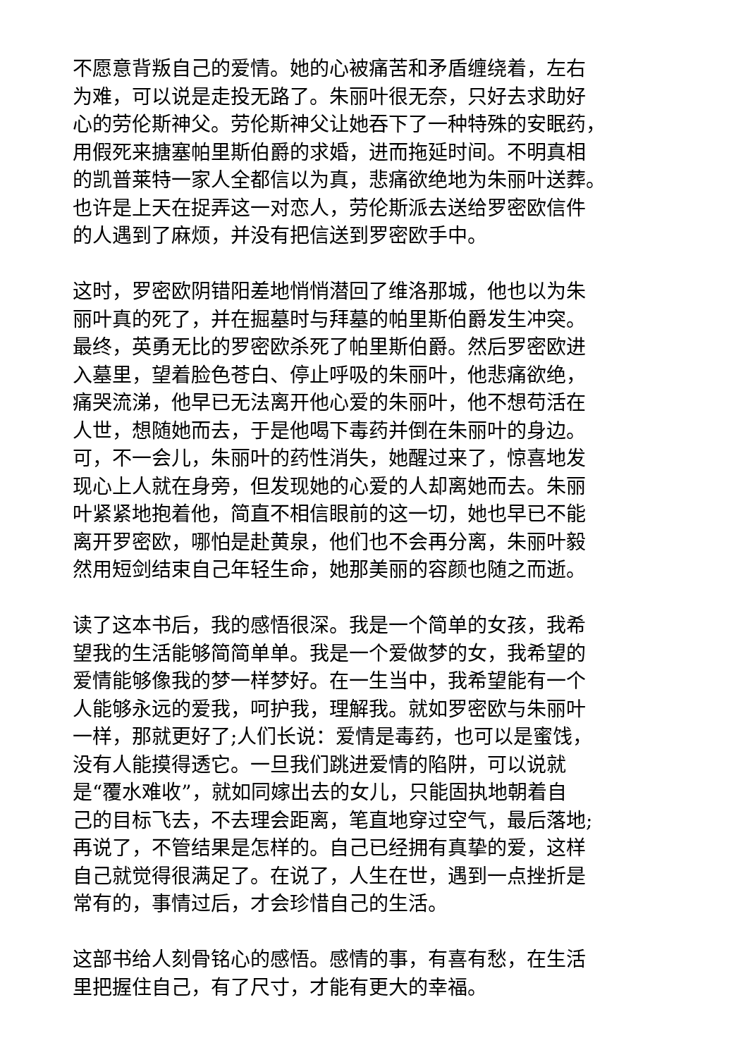不愿意背叛自己的爱情。她的心被痛苦和矛盾缠绕着，左右
为难，可以说是走投无路了。朱丽叶很无奈，只好去求助好
心的劳伦斯神父。劳伦斯神父让她吞下了一种特殊的安眠药，
用假死来搪塞帕里斯伯爵的求婚，进而拖延时间。不明真相
的凯普莱特一家人全都信以为真，悲痛欲绝地为朱丽叶送葬。
也许是上天在捉弄这一对恋人，劳伦斯派去送给罗密欧信件
的人遇到了麻烦，并没有把信送到罗密欧手中。
这时，罗密欧阴错阳差地悄悄潜回了维洛那城，他也以为朱
丽叶真的死了，并在掘墓时与拜墓的帕里斯伯爵发生冲突。
最终，英勇无比的罗密欧杀死了帕里斯伯爵。然后罗密欧进
入墓里，望着脸色苍白、停止呼吸的朱丽叶，他悲痛欲绝，
痛哭流涕，他早已无法离开他心爱的朱丽叶，他不想苟活在
人世，想随她而去，于是他喝下毒药并倒在朱丽叶的身边。
可，不一会儿，朱丽叶的药性消失，她醒过来了，惊喜地发
现心上人就在身旁，但发现她的心爱的人却离她而去。朱丽
叶紧紧地抱着他，简直不相信眼前的这一切，她也早已不能
离开罗密欧，哪怕是赴黄泉，他们也不会再分离，朱丽叶毅
然用短剑结束自己年轻生命，她那美丽的容颜也随之而逝。
读了这本书后，我的感悟很深。我是一个简单的女孩，我希
望我的生活能够简简单单。我是一个爱做梦的女，我希望的
爱情能够像我的梦一样梦好。在一生当中，我希望能有一个
人能够永远的爱我，呵护我，理解我。就如罗密欧与朱丽叶
一样，那就更好了;人们长说：爱情是毒药，也可以是蜜饯，
没有人能摸得透它。一旦我们跳进爱情的陷阱，可以说就
是“覆水难收”，就如同嫁出去的女儿，只能固执地朝着自
己的目标飞去，不去理会距离，笔直地穿过空气，最后落地;
再说了，不管结果是怎样的。自己已经拥有真挚的爱，这样
自己就觉得很满足了。在说了，人生在世，遇到一点挫折是
常有的，事情过后，才会珍惜自己的生活。
这部书给人刻骨铭心的感悟。感情的事，有喜有愁，在生活
里把握住自己，有了尺寸，才能有更大的幸福。